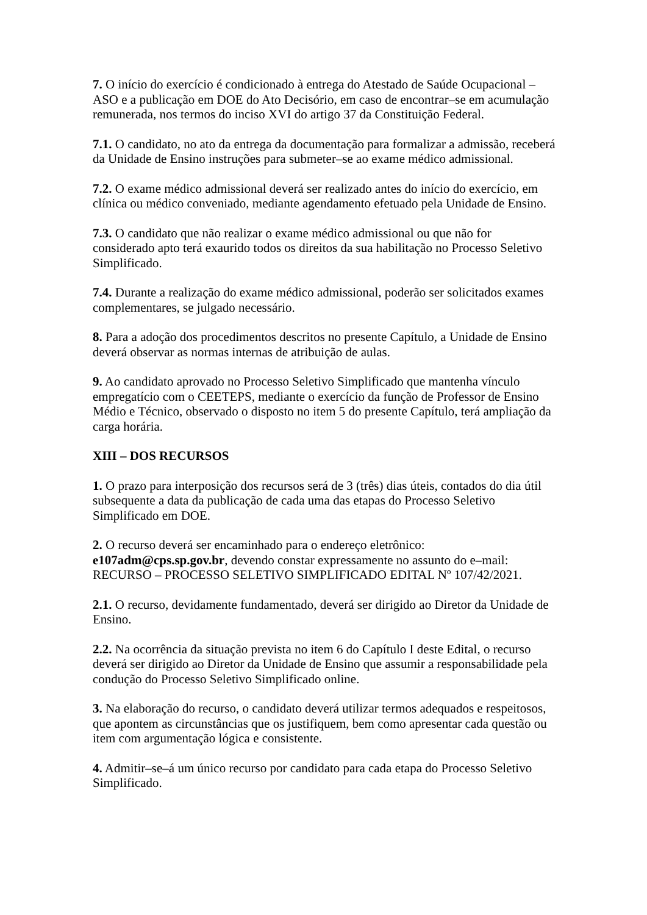7. O início do exercício é condicionado à entrega do Atestado de Saúde Ocupacional – ASO e a publicação em DOE do Ato Decisório, em caso de encontrar–se em acumulação remunerada, nos termos do inciso XVI do artigo 37 da Constituição Federal.
7.1. O candidato, no ato da entrega da documentação para formalizar a admissão, receberá da Unidade de Ensino instruções para submeter–se ao exame médico admissional.
7.2. O exame médico admissional deverá ser realizado antes do início do exercício, em clínica ou médico conveniado, mediante agendamento efetuado pela Unidade de Ensino.
7.3. O candidato que não realizar o exame médico admissional ou que não for considerado apto terá exaurido todos os direitos da sua habilitação no Processo Seletivo Simplificado.
7.4. Durante a realização do exame médico admissional, poderão ser solicitados exames complementares, se julgado necessário.
8. Para a adoção dos procedimentos descritos no presente Capítulo, a Unidade de Ensino deverá observar as normas internas de atribuição de aulas.
9. Ao candidato aprovado no Processo Seletivo Simplificado que mantenha vínculo empregatício com o CEETEPS, mediante o exercício da função de Professor de Ensino Médio e Técnico, observado o disposto no item 5 do presente Capítulo, terá ampliação da carga horária.
XIII – DOS RECURSOS
1. O prazo para interposição dos recursos será de 3 (três) dias úteis, contados do dia útil subsequente a data da publicação de cada uma das etapas do Processo Seletivo Simplificado em DOE.
2. O recurso deverá ser encaminhado para o endereço eletrônico:
e107adm@cps.sp.gov.br, devendo constar expressamente no assunto do e–mail: RECURSO – PROCESSO SELETIVO SIMPLIFICADO EDITAL Nº 107/42/2021.
2.1. O recurso, devidamente fundamentado, deverá ser dirigido ao Diretor da Unidade de Ensino.
2.2. Na ocorrência da situação prevista no item 6 do Capítulo I deste Edital, o recurso deverá ser dirigido ao Diretor da Unidade de Ensino que assumir a responsabilidade pela condução do Processo Seletivo Simplificado online.
3. Na elaboração do recurso, o candidato deverá utilizar termos adequados e respeitosos, que apontem as circunstâncias que os justifiquem, bem como apresentar cada questão ou item com argumentação lógica e consistente.
4. Admitir–se–á um único recurso por candidato para cada etapa do Processo Seletivo Simplificado.